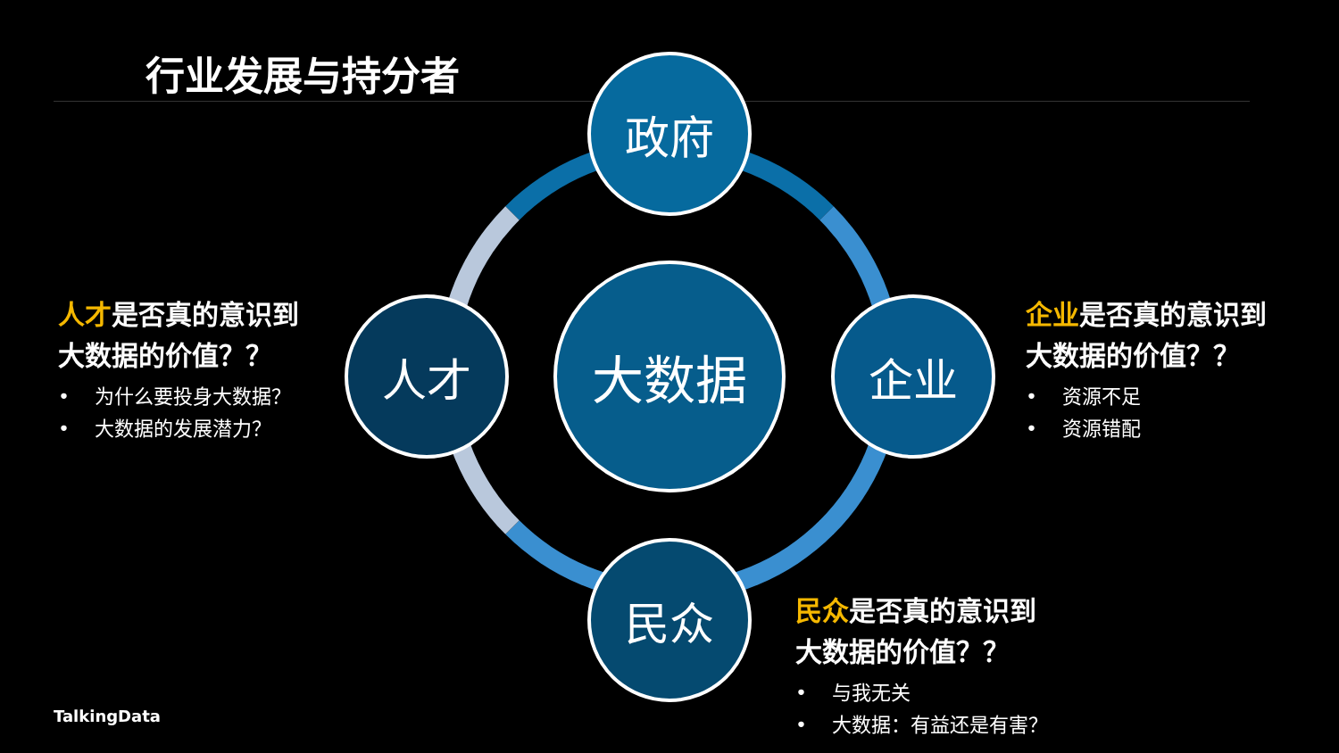行业发展与持分者 政府
人才 大数据 企业
民众
人才是否真的意识到
大数据的价值？？
• 为什么要投身大数据？
• 大数据的发展潜力？
企业是否真的意识到
大数据的价值？？
• 资源不足
• 资源错配
民众是否真的意识到
大数据的价值？？
• 与我无关
• 大数据：有益还是有害？
TalkingData